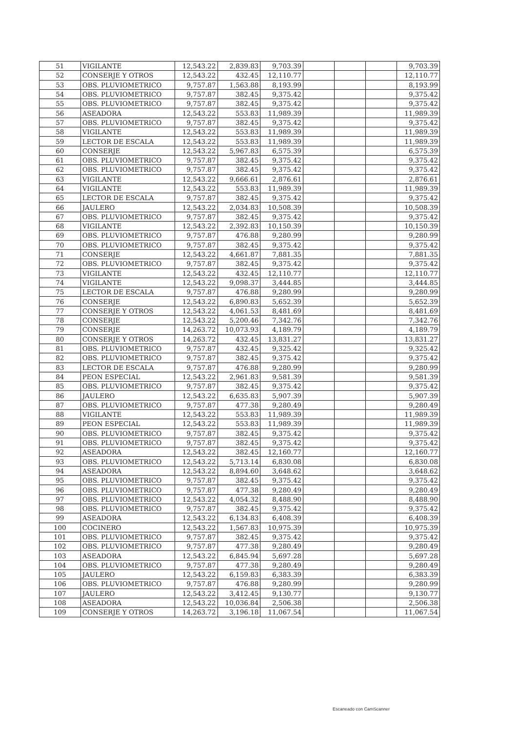| 51 | VIGILANTE | 12,543.22 | 2,839.83 | 9,703.39 | | | | 9,703.39 |
| 52 | CONSERJE Y OTROS | 12,543.22 | 432.45 | 12,110.77 | | | | 12,110.77 |
| 53 | OBS. PLUVIOMETRICO | 9,757.87 | 1,563.88 | 8,193.99 | | | | 8,193.99 |
| 54 | OBS. PLUVIOMETRICO | 9,757.87 | 382.45 | 9,375.42 | | | | 9,375.42 |
| 55 | OBS. PLUVIOMETRICO | 9,757.87 | 382.45 | 9,375.42 | | | | 9,375.42 |
| 56 | ASEADORA | 12,543.22 | 553.83 | 11,989.39 | | | | 11,989.39 |
| 57 | OBS. PLUVIOMETRICO | 9,757.87 | 382.45 | 9,375.42 | | | | 9,375.42 |
| 58 | VIGILANTE | 12,543.22 | 553.83 | 11,989.39 | | | | 11,989.39 |
| 59 | LECTOR DE ESCALA | 12,543.22 | 553.83 | 11,989.39 | | | | 11,989.39 |
| 60 | CONSERJE | 12,543.22 | 5,967.83 | 6,575.39 | | | | 6,575.39 |
| 61 | OBS. PLUVIOMETRICO | 9,757.87 | 382.45 | 9,375.42 | | | | 9,375.42 |
| 62 | OBS. PLUVIOMETRICO | 9,757.87 | 382.45 | 9,375.42 | | | | 9,375.42 |
| 63 | VIGILANTE | 12,543.22 | 9,666.61 | 2,876.61 | | | | 2,876.61 |
| 64 | VIGILANTE | 12,543.22 | 553.83 | 11,989.39 | | | | 11,989.39 |
| 65 | LECTOR DE ESCALA | 9,757.87 | 382.45 | 9,375.42 | | | | 9,375.42 |
| 66 | JAULERO | 12,543.22 | 2,034.83 | 10,508.39 | | | | 10,508.39 |
| 67 | OBS. PLUVIOMETRICO | 9,757.87 | 382.45 | 9,375.42 | | | | 9,375.42 |
| 68 | VIGILANTE | 12,543.22 | 2,392.83 | 10,150.39 | | | | 10,150.39 |
| 69 | OBS. PLUVIOMETRICO | 9,757.87 | 476.88 | 9,280.99 | | | | 9,280.99 |
| 70 | OBS. PLUVIOMETRICO | 9,757.87 | 382.45 | 9,375.42 | | | | 9,375.42 |
| 71 | CONSERJE | 12,543.22 | 4,661.87 | 7,881.35 | | | | 7,881.35 |
| 72 | OBS. PLUVIOMETRICO | 9,757.87 | 382.45 | 9,375.42 | | | | 9,375.42 |
| 73 | VIGILANTE | 12,543.22 | 432.45 | 12,110.77 | | | | 12,110.77 |
| 74 | VIGILANTE | 12,543.22 | 9,098.37 | 3,444.85 | | | | 3,444.85 |
| 75 | LECTOR DE ESCALA | 9,757.87 | 476.88 | 9,280.99 | | | | 9,280.99 |
| 76 | CONSERJE | 12,543.22 | 6,890.83 | 5,652.39 | | | | 5,652.39 |
| 77 | CONSERJE Y OTROS | 12,543.22 | 4,061.53 | 8,481.69 | | | | 8,481.69 |
| 78 | CONSERJE | 12,543.22 | 5,200.46 | 7,342.76 | | | | 7,342.76 |
| 79 | CONSERJE | 14,263.72 | 10,073.93 | 4,189.79 | | | | 4,189.79 |
| 80 | CONSERJE Y OTROS | 14,263.72 | 432.45 | 13,831.27 | | | | 13,831.27 |
| 81 | OBS. PLUVIOMETRICO | 9,757.87 | 432.45 | 9,325.42 | | | | 9,325.42 |
| 82 | OBS. PLUVIOMETRICO | 9,757.87 | 382.45 | 9,375.42 | | | | 9,375.42 |
| 83 | LECTOR DE ESCALA | 9,757.87 | 476.88 | 9,280.99 | | | | 9,280.99 |
| 84 | PEON ESPECIAL | 12,543.22 | 2,961.83 | 9,581.39 | | | | 9,581.39 |
| 85 | OBS. PLUVIOMETRICO | 9,757.87 | 382.45 | 9,375.42 | | | | 9,375.42 |
| 86 | JAULERO | 12,543.22 | 6,635.83 | 5,907.39 | | | | 5,907.39 |
| 87 | OBS. PLUVIOMETRICO | 9,757.87 | 477.38 | 9,280.49 | | | | 9,280.49 |
| 88 | VIGILANTE | 12,543.22 | 553.83 | 11,989.39 | | | | 11,989.39 |
| 89 | PEON ESPECIAL | 12,543.22 | 553.83 | 11,989.39 | | | | 11,989.39 |
| 90 | OBS. PLUVIOMETRICO | 9,757.87 | 382.45 | 9,375.42 | | | | 9,375.42 |
| 91 | OBS. PLUVIOMETRICO | 9,757.87 | 382.45 | 9,375.42 | | | | 9,375.42 |
| 92 | ASEADORA | 12,543.22 | 382.45 | 12,160.77 | | | | 12,160.77 |
| 93 | OBS. PLUVIOMETRICO | 12,543.22 | 5,713.14 | 6,830.08 | | | | 6,830.08 |
| 94 | ASEADORA | 12,543.22 | 8,894.60 | 3,648.62 | | | | 3,648.62 |
| 95 | OBS. PLUVIOMETRICO | 9,757.87 | 382.45 | 9,375.42 | | | | 9,375.42 |
| 96 | OBS. PLUVIOMETRICO | 9,757.87 | 477.38 | 9,280.49 | | | | 9,280.49 |
| 97 | OBS. PLUVIOMETRICO | 12,543.22 | 4,054.32 | 8,488.90 | | | | 8,488.90 |
| 98 | OBS. PLUVIOMETRICO | 9,757.87 | 382.45 | 9,375.42 | | | | 9,375.42 |
| 99 | ASEADORA | 12,543.22 | 6,134.83 | 6,408.39 | | | | 6,408.39 |
| 100 | COCINERO | 12,543.22 | 1,567.83 | 10,975.39 | | | | 10,975.39 |
| 101 | OBS. PLUVIOMETRICO | 9,757.87 | 382.45 | 9,375.42 | | | | 9,375.42 |
| 102 | OBS. PLUVIOMETRICO | 9,757.87 | 477.38 | 9,280.49 | | | | 9,280.49 |
| 103 | ASEADORA | 12,543.22 | 6,845.94 | 5,697.28 | | | | 5,697.28 |
| 104 | OBS. PLUVIOMETRICO | 9,757.87 | 477.38 | 9,280.49 | | | | 9,280.49 |
| 105 | JAULERO | 12,543.22 | 6,159.83 | 6,383.39 | | | | 6,383.39 |
| 106 | OBS. PLUVIOMETRICO | 9,757.87 | 476.88 | 9,280.99 | | | | 9,280.99 |
| 107 | JAULERO | 12,543.22 | 3,412.45 | 9,130.77 | | | | 9,130.77 |
| 108 | ASEADORA | 12,543.22 | 10,036.84 | 2,506.38 | | | | 2,506.38 |
| 109 | CONSERJE Y OTROS | 14,263.72 | 3,196.18 | 11,067.54 | | | | 11,067.54 |
Escaneado con CamScanner